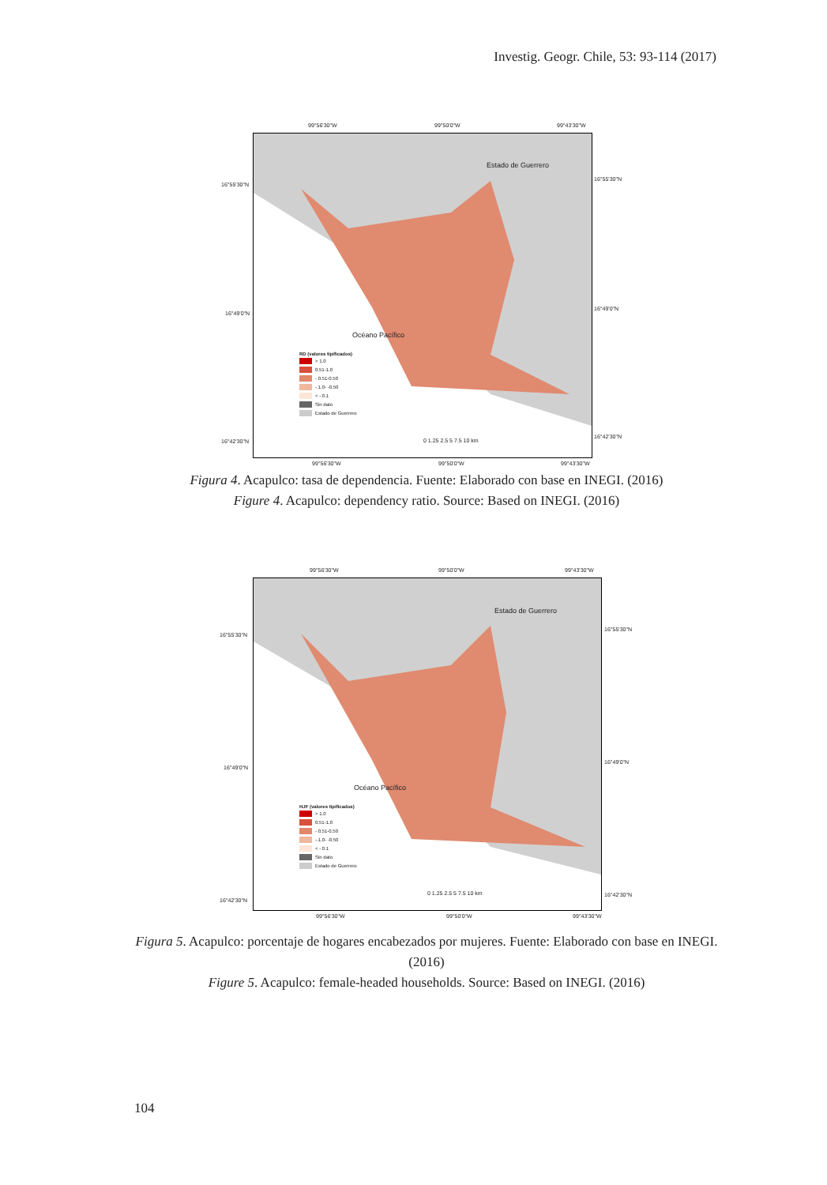Investig. Geogr. Chile, 53: 93-114 (2017)
99°56'30"W 99°50'0"W 99°43'30"W
Estado de Guerrero
Océano Pacífico
RD (valores tipificados)
> 1.0
0.51-1.0
- 0.51-0.50
-.1.0- -0.50
< - 0.1
Sin dato
Estado de Guerrero
0 1.25 2.5 5 7.5 10 km
16°55'30"N
16°55'30"N
16°49'0"N
16°49'0"N
16°42'30"N
16°42'30"N
99°56'30"W 99°50'0"W 99°43'30"W
Figura 4. Acapulco: tasa de dependencia. Fuente: Elaborado con base en INEGI. (2016)
Figure 4. Acapulco: dependency ratio. Source: Based on INEGI. (2016)
99°56'30"W 99°50'0"W 99°43'30"W
Estado de Guerrero
Océano Pacífico
HJF (valores tipificados)
> 1.0
0.51-1.0
- 0.51-0.50
-.1.0- -0.50
< - 0.1
Sin dato
Estado de Guerrero
0 1.25 2.5 5 7.5 10 km
16°55'30"N
16°55'30"N
16°49'0"N
16°49'0"N
16°42'30"N
16°42'30"N
99°56'30"W 99°50'0"W 99°43'30"W
Figura 5. Acapulco: porcentaje de hogares encabezados por mujeres. Fuente: Elaborado con base en INEGI. (2016)
Figure 5. Acapulco: female-headed households. Source: Based on INEGI. (2016)
104